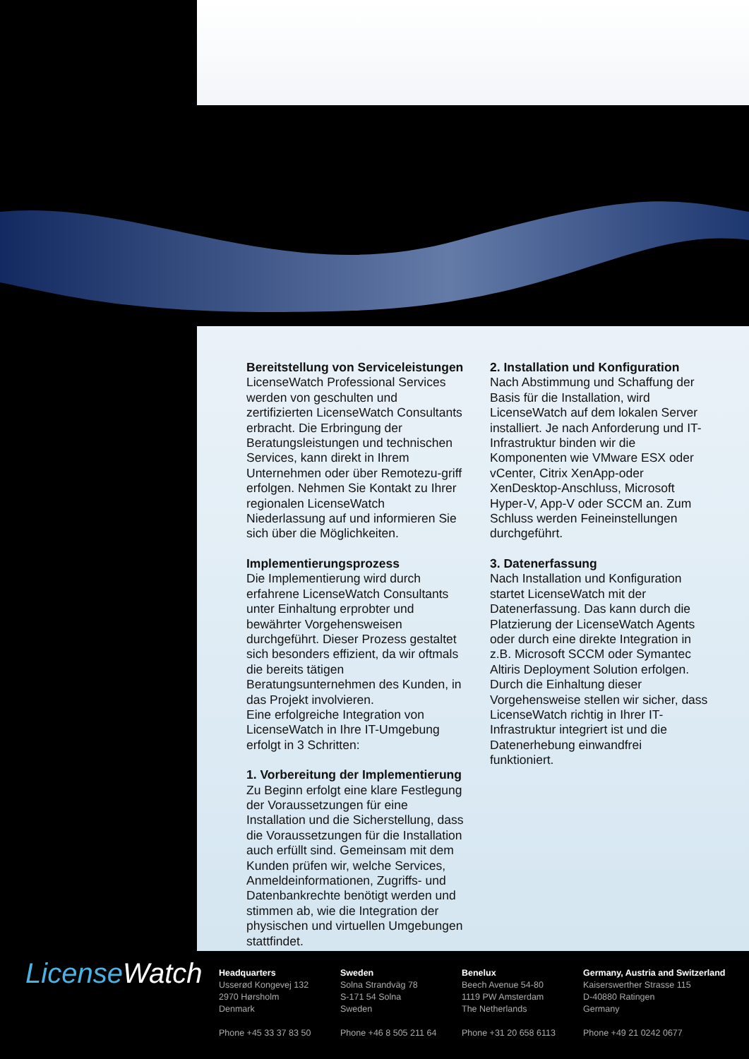Bereitstellung von Serviceleistungen
LicenseWatch Professional Services werden von geschulten und zertifizierten LicenseWatch Consultants erbracht. Die Erbringung der Beratungsleistungen und technischen Services, kann direkt in Ihrem Unternehmen oder über Remotezu-griff erfolgen. Nehmen Sie Kontakt zu Ihrer regionalen LicenseWatch Niederlassung auf und informieren Sie sich über die Möglichkeiten.
Implementierungsprozess
Die Implementierung wird durch erfahrene LicenseWatch Consultants unter Einhaltung erprobter und bewährter Vorgehensweisen durchgeführt. Dieser Prozess gestaltet sich besonders effizient, da wir oftmals die bereits tätigen Beratungsunternehmen des Kunden, in das Projekt involvieren.
Eine erfolgreiche Integration von LicenseWatch in Ihre IT-Umgebung erfolgt in 3 Schritten:
1. Vorbereitung der Implementierung
Zu Beginn erfolgt eine klare Festlegung der Voraussetzungen für eine Installation und die Sicherstellung, dass die Voraussetzungen für die Installation auch erfüllt sind. Gemeinsam mit dem Kunden prüfen wir, welche Services, Anmeldeinformationen, Zugriffs- und Datenbankrechte benötigt werden und stimmen ab, wie die Integration der physischen und virtuellen Umgebungen stattfindet.
2. Installation und Konfiguration
Nach Abstimmung und Schaffung der Basis für die Installation, wird LicenseWatch auf dem lokalen Server installiert. Je nach Anforderung und IT-Infrastruktur binden wir die Komponenten wie VMware ESX oder vCenter, Citrix XenApp-oder XenDesktop-Anschluss, Microsoft Hyper-V, App-V oder SCCM an. Zum Schluss werden Feineinstellungen durchgeführt.
3. Datenerfassung
Nach Installation und Konfiguration startet LicenseWatch mit der Datenerfassung. Das kann durch die Platzierung der LicenseWatch Agents oder durch eine direkte Integration in z.B. Microsoft SCCM oder Symantec Altiris Deployment Solution erfolgen. Durch die Einhaltung dieser Vorgehensweise stellen wir sicher, dass LicenseWatch richtig in Ihrer IT-Infrastruktur integriert ist und die Datenerhebung einwandfrei funktioniert.
License Watch
Headquarters
Usserød Kongevej 132
2970 Hørsholm
Denmark
Phone +45 33 37 83 50
Sweden
Solna Strandväg 78
S-171 54 Solna
Sweden
Phone +46 8 505 211 64
Benelux
Beech Avenue 54-80
1119 PW Amsterdam
The Netherlands
Phone +31 20 658 6113
Germany, Austria and Switzerland
Kaiserswerther Strasse 115
D-40880 Ratingen
Germany
Phone +49 21 0242 0677